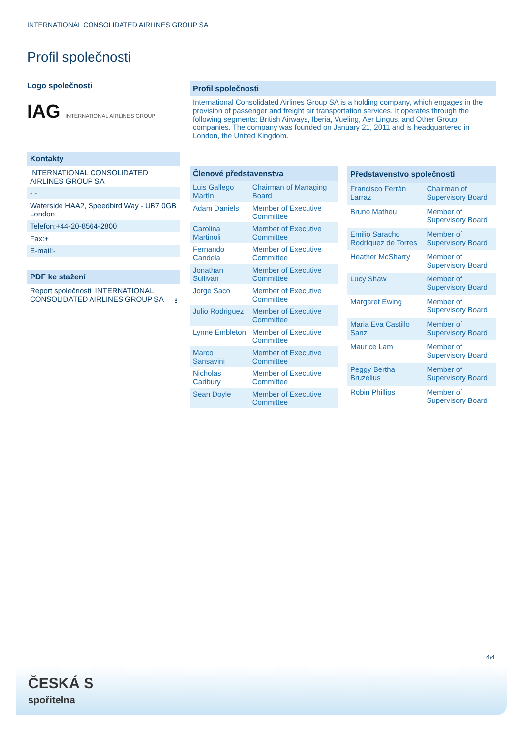INTERNATIONAL CONSOLIDATED AIRLINES GROUP SA
Profil společnosti
Logo společnosti
IAG INTERNATIONAL AIRLINES GROUP
Kontakty
INTERNATIONAL CONSOLIDATED AIRLINES GROUP SA
- -
Waterside HAA2, Speedbird Way - UB7 0GB London
Telefon:+44-20-8564-2800
Fax:+
E-mail:-
PDF ke stažení
Report společnosti: INTERNATIONAL CONSOLIDATED AIRLINES GROUP SA ⭳
Profil společnosti
International Consolidated Airlines Group SA is a holding company, which engages in the provision of passenger and freight air transportation services. It operates through the following segments: British Airways, Iberia, Vueling, Aer Lingus, and Other Group companies. The company was founded on January 21, 2011 and is headquartered in London, the United Kingdom.
| Členové představenstva | |
| --- | --- |
| Luis Gallego Martín | Chairman of Managing Board |
| Adam Daniels | Member of Executive Committee |
| Carolina Martinoli | Member of Executive Committee |
| Fernando Candela | Member of Executive Committee |
| Jonathan Sullivan | Member of Executive Committee |
| Jorge Saco | Member of Executive Committee |
| Julio Rodriguez | Member of Executive Committee |
| Lynne Embleton | Member of Executive Committee |
| Marco Sansavini | Member of Executive Committee |
| Nicholas Cadbury | Member of Executive Committee |
| Sean Doyle | Member of Executive Committee |
| Představenstvo společnosti | |
| --- | --- |
| Francisco Ferrán Larraz | Chairman of Supervisory Board |
| Bruno Matheu | Member of Supervisory Board |
| Emilio Saracho Rodríguez de Torres | Member of Supervisory Board |
| Heather McSharry | Member of Supervisory Board |
| Lucy Shaw | Member of Supervisory Board |
| Margaret Ewing | Member of Supervisory Board |
| Maria Eva Castillo Sanz | Member of Supervisory Board |
| Maurice Lam | Member of Supervisory Board |
| Peggy Bertha Bruzelius | Member of Supervisory Board |
| Robin Phillips | Member of Supervisory Board |
4/4
ČESKÁ S
spořitelna